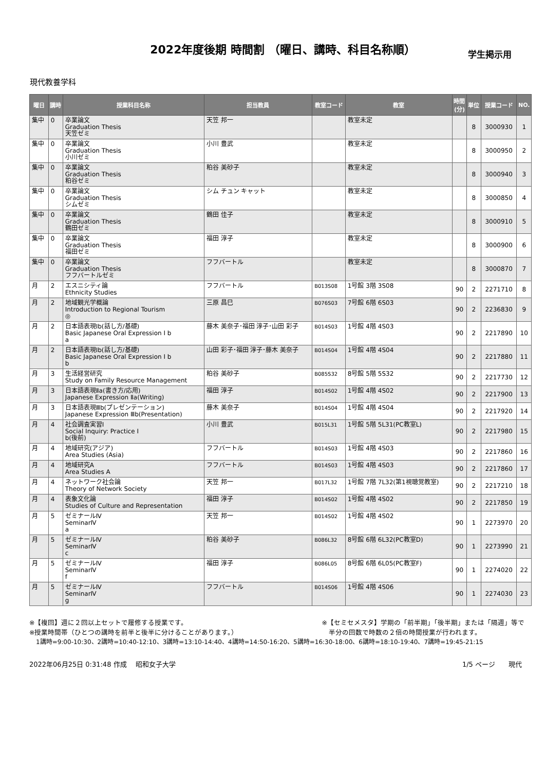2022年度後期 時間割 （曜日、講時、科目名称順）
学生掲示用
現代教養学科
| 曜日 | 講時 | 授業科目名称 | 担当教員 | 教室コード | 教室 | 時間 (分) | 単位 | 授業コード | NO. |
| --- | --- | --- | --- | --- | --- | --- | --- | --- | --- |
| 集中 | 0 | 卒業論文 Graduation Thesis 天笠ゼミ | 天笠 邦一 | | 教室未定 | | 8 | 3000930 | 1 |
| 集中 | 0 | 卒業論文 Graduation Thesis 小川ゼミ | 小川 豊武 | | 教室未定 | | 8 | 3000950 | 2 |
| 集中 | 0 | 卒業論文 Graduation Thesis 粕谷ゼミ | 粕谷 美砂子 | | 教室未定 | | 8 | 3000940 | 3 |
| 集中 | 0 | 卒業論文 Graduation Thesis シムゼミ | シム チュン キャット | | 教室未定 | | 8 | 3000850 | 4 |
| 集中 | 0 | 卒業論文 Graduation Thesis 鶴田ゼミ | 鶴田 佳子 | | 教室未定 | | 8 | 3000910 | 5 |
| 集中 | 0 | 卒業論文 Graduation Thesis 福田ゼミ | 福田 淳子 | | 教室未定 | | 8 | 3000900 | 6 |
| 集中 | 0 | 卒業論文 Graduation Thesis フフバートルゼミ | フフバートル | | 教室未定 | | 8 | 3000870 | 7 |
| 月 | 2 | エスニシティ論 Ethnicity Studies | フフバートル | B013S08 | 1号館 3階 3S08 | 90 | 2 | 2271710 | 8 |
| 月 | 2 | 地域観光学概論 Introduction to Regional Tourism ◎ | 三原 昌巳 | B076S03 | 7号館 6階 6S03 | 90 | 2 | 2236830 | 9 |
| 月 | 2 | 日本語表現Ⅰb(話し方/基礎) Basic Japanese Oral Expression Ⅰ b a | 藤木 美奈子･福田 淳子･山田 彩子 | B014S03 | 1号館 4階 4S03 | 90 | 2 | 2217890 | 10 |
| 月 | 2 | 日本語表現Ⅰb(話し方/基礎) Basic Japanese Oral Expression Ⅰ b b | 山田 彩子･福田 淳子･藤木 美奈子 | B014S04 | 1号館 4階 4S04 | 90 | 2 | 2217880 | 11 |
| 月 | 3 | 生活経営研究 Study on Family Resource Management | 粕谷 美砂子 | B085S32 | 8号館 5階 5S32 | 90 | 2 | 2217730 | 12 |
| 月 | 3 | 日本語表現Ⅱa(書き方/応用) Japanese Expression Ⅱa(Writing) | 福田 淳子 | B014S02 | 1号館 4階 4S02 | 90 | 2 | 2217900 | 13 |
| 月 | 3 | 日本語表現Ⅲb(プレゼンテーション) Japanese Expression Ⅲb(Presentation) | 藤木 美奈子 | B014S04 | 1号館 4階 4S04 | 90 | 2 | 2217920 | 14 |
| 月 | 4 | 社会調査実習Ⅰ Social Inquiry: Practice Ⅰ b(後前) | 小川 豊武 | B015L31 | 1号館 5階 5L31(PC教室L) | 90 | 2 | 2217980 | 15 |
| 月 | 4 | 地域研究(アジア) Area Studies (Asia) | フフバートル | B014S03 | 1号館 4階 4S03 | 90 | 2 | 2217860 | 16 |
| 月 | 4 | 地域研究A Area Studies A | フフバートル | B014S03 | 1号館 4階 4S03 | 90 | 2 | 2217860 | 17 |
| 月 | 4 | ネットワーク社会論 Theory of Network Society | 天笠 邦一 | B017L32 | 1号館 7階 7L32(第1視聴覚教室) | 90 | 2 | 2217210 | 18 |
| 月 | 4 | 表象文化論 Studies of Culture and Representation | 福田 淳子 | B014S02 | 1号館 4階 4S02 | 90 | 2 | 2217850 | 19 |
| 月 | 5 | ゼミナールⅣ SeminarⅣ a | 天笠 邦一 | B014S02 | 1号館 4階 4S02 | 90 | 1 | 2273970 | 20 |
| 月 | 5 | ゼミナールⅣ SeminarⅣ c | 粕谷 美砂子 | B086L32 | 8号館 6階 6L32(PC教室D) | 90 | 1 | 2273990 | 21 |
| 月 | 5 | ゼミナールⅣ SeminarⅣ f | 福田 淳子 | B086L05 | 8号館 6階 6L05(PC教室F) | 90 | 1 | 2274020 | 22 |
| 月 | 5 | ゼミナールⅣ SeminarⅣ g | フフバートル | B014S06 | 1号館 4階 4S06 | 90 | 1 | 2274030 | 23 |
※【複回】週に２回以上セットで履修する授業です。
※授業時間帯（ひとつの講時を前半と後半に分けることがあります。）
※【セミセメスタ】学期の「前半期」「後半期」または「隔週」等で
　半分の回数で時数の２倍の時間授業が行われます。
1講時=9:00-10:30、2講時=10:40-12:10、3講時=13:10-14:40、4講時=14:50-16:20、5講時=16:30-18:00、6講時=18:10-19:40、7講時=19:45-21:15
2022年06月25日 0:31:48 作成　 昭和女子大学
1/5 ページ　　現代